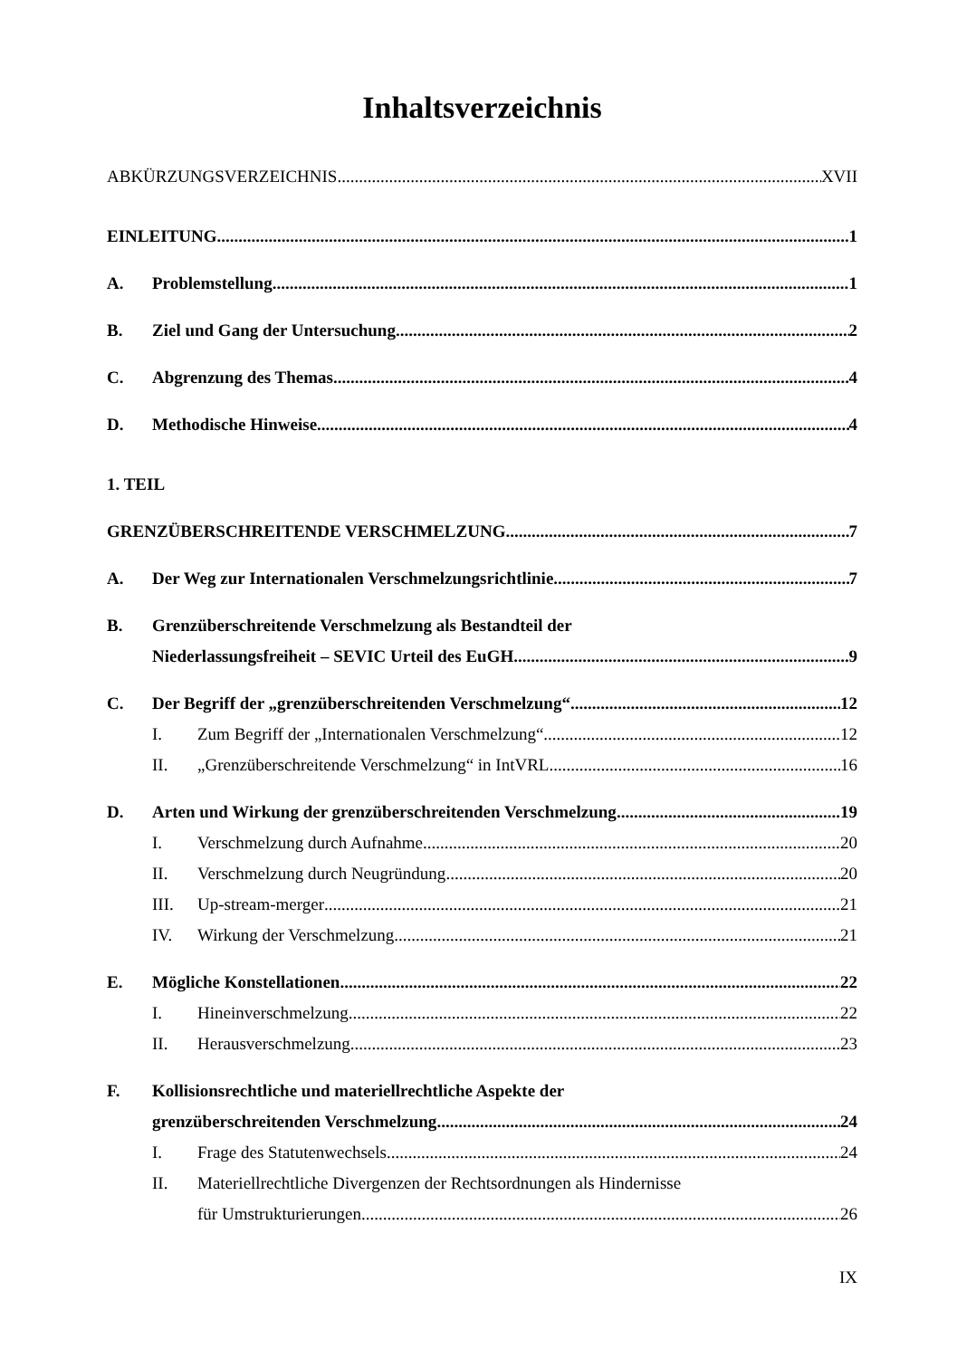Inhaltsverzeichnis
ABKÜRZUNGSVERZEICHNIS XVII
EINLEITUNG 1
A. Problemstellung 1
B. Ziel und Gang der Untersuchung 2
C. Abgrenzung des Themas 4
D. Methodische Hinweise 4
1. TEIL
GRENZÜBERSCHREITENDE VERSCHMELZUNG 7
A. Der Weg zur Internationalen Verschmelzungsrichtlinie 7
B. Grenzüberschreitende Verschmelzung als Bestandteil der
Niederlassungsfreiheit – SEVIC Urteil des EuGH 9
C. Der Begriff der „grenzüberschreitenden Verschmelzung“ 12
I. Zum Begriff der „Internationalen Verschmelzung“ 12
II. „Grenzüberschreitende Verschmelzung“ in IntVRL 16
D. Arten und Wirkung der grenzüberschreitenden Verschmelzung 19
I. Verschmelzung durch Aufnahme 20
II. Verschmelzung durch Neugründung 20
III. Up-stream-merger 21
IV. Wirkung der Verschmelzung 21
E. Mögliche Konstellationen 22
I. Hineinverschmelzung 22
II. Herausverschmelzung 23
F. Kollisionsrechtliche und materiellrechtliche Aspekte der
grenzüberschreitenden Verschmelzung 24
I. Frage des Statutenwechsels 24
II. Materiellrechtliche Divergenzen der Rechtsordnungen als Hindernisse
für Umstrukturierungen 26
IX